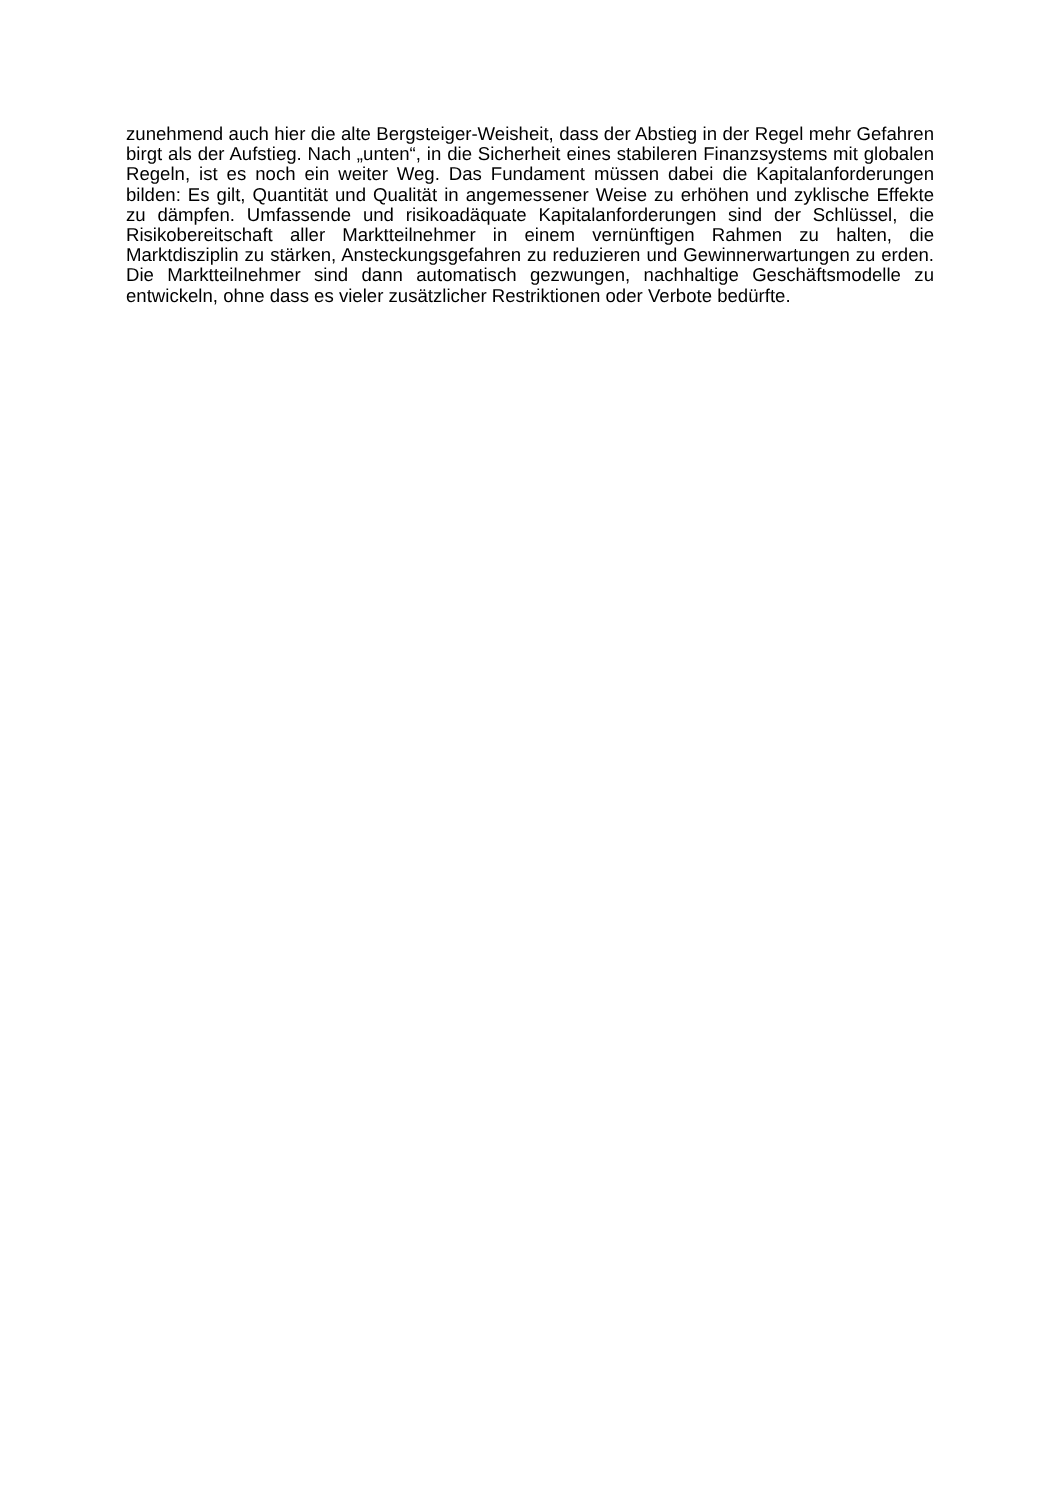zunehmend auch hier die alte Bergsteiger-Weisheit, dass der Abstieg in der Regel mehr Gefahren birgt als der Aufstieg. Nach „unten“, in die Sicherheit eines stabileren Finanzsystems mit globalen Regeln, ist es noch ein weiter Weg. Das Fundament müssen dabei die Kapitalanforderungen bilden: Es gilt, Quantität und Qualität in angemessener Weise zu erhöhen und zyklische Effekte zu dämpfen. Umfassende und risikoadäquate Kapitalanforderungen sind der Schlüssel, die Risikobereitschaft aller Marktteilnehmer in einem vernünftigen Rahmen zu halten, die Marktdisziplin zu stärken, Ansteckungsgefahren zu reduzieren und Gewinnerwartungen zu erden. Die Marktteilnehmer sind dann automatisch gezwungen, nachhaltige Geschäftsmodelle zu entwickeln, ohne dass es vieler zusätzlicher Restriktionen oder Verbote bedürfte.